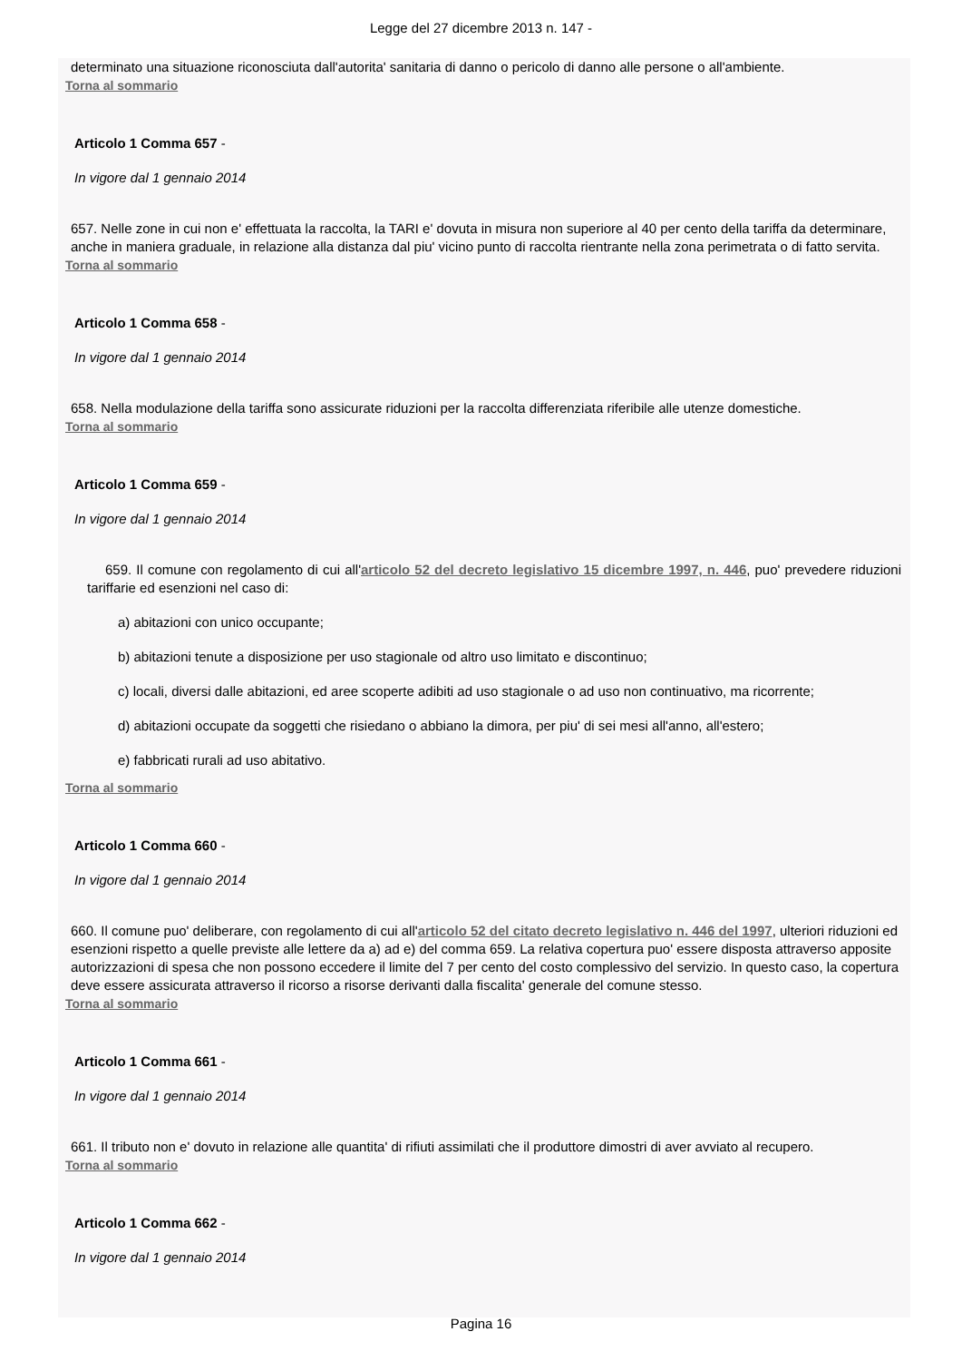Legge del 27 dicembre 2013 n. 147 -
determinato una situazione riconosciuta dall'autorita' sanitaria di danno o pericolo di danno alle persone o all'ambiente.
Torna al sommario
Articolo 1 Comma 657 -
In vigore dal 1 gennaio 2014
657. Nelle zone in cui non e' effettuata la raccolta, la TARI e' dovuta in misura non superiore al 40 per cento della tariffa da determinare, anche in maniera graduale, in relazione alla distanza dal piu' vicino punto di raccolta rientrante nella zona perimetrata o di fatto servita.
Torna al sommario
Articolo 1 Comma 658 -
In vigore dal 1 gennaio 2014
658. Nella modulazione della tariffa sono assicurate riduzioni per la raccolta differenziata riferibile alle utenze domestiche.
Torna al sommario
Articolo 1 Comma 659 -
In vigore dal 1 gennaio 2014
659. Il comune con regolamento di cui all'articolo 52 del decreto legislativo 15 dicembre 1997, n. 446, puo' prevedere riduzioni tariffarie ed esenzioni nel caso di:
a) abitazioni con unico occupante;
b) abitazioni tenute a disposizione per uso stagionale od altro uso limitato e discontinuo;
c) locali, diversi dalle abitazioni, ed aree scoperte adibiti ad uso stagionale o ad uso non continuativo, ma ricorrente;
d) abitazioni occupate da soggetti che risiedano o abbiano la dimora, per piu' di sei mesi all'anno, all'estero;
e) fabbricati rurali ad uso abitativo.
Torna al sommario
Articolo 1 Comma 660 -
In vigore dal 1 gennaio 2014
660. Il comune puo' deliberare, con regolamento di cui all'articolo 52 del citato decreto legislativo n. 446 del 1997, ulteriori riduzioni ed esenzioni rispetto a quelle previste alle lettere da a) ad e) del comma 659. La relativa copertura puo' essere disposta attraverso apposite autorizzazioni di spesa che non possono eccedere il limite del 7 per cento del costo complessivo del servizio. In questo caso, la copertura deve essere assicurata attraverso il ricorso a risorse derivanti dalla fiscalita' generale del comune stesso.
Torna al sommario
Articolo 1 Comma 661 -
In vigore dal 1 gennaio 2014
661. Il tributo non e' dovuto in relazione alle quantita' di rifiuti assimilati che il produttore dimostri di aver avviato al recupero.
Torna al sommario
Articolo 1 Comma 662 -
In vigore dal 1 gennaio 2014
Pagina 16